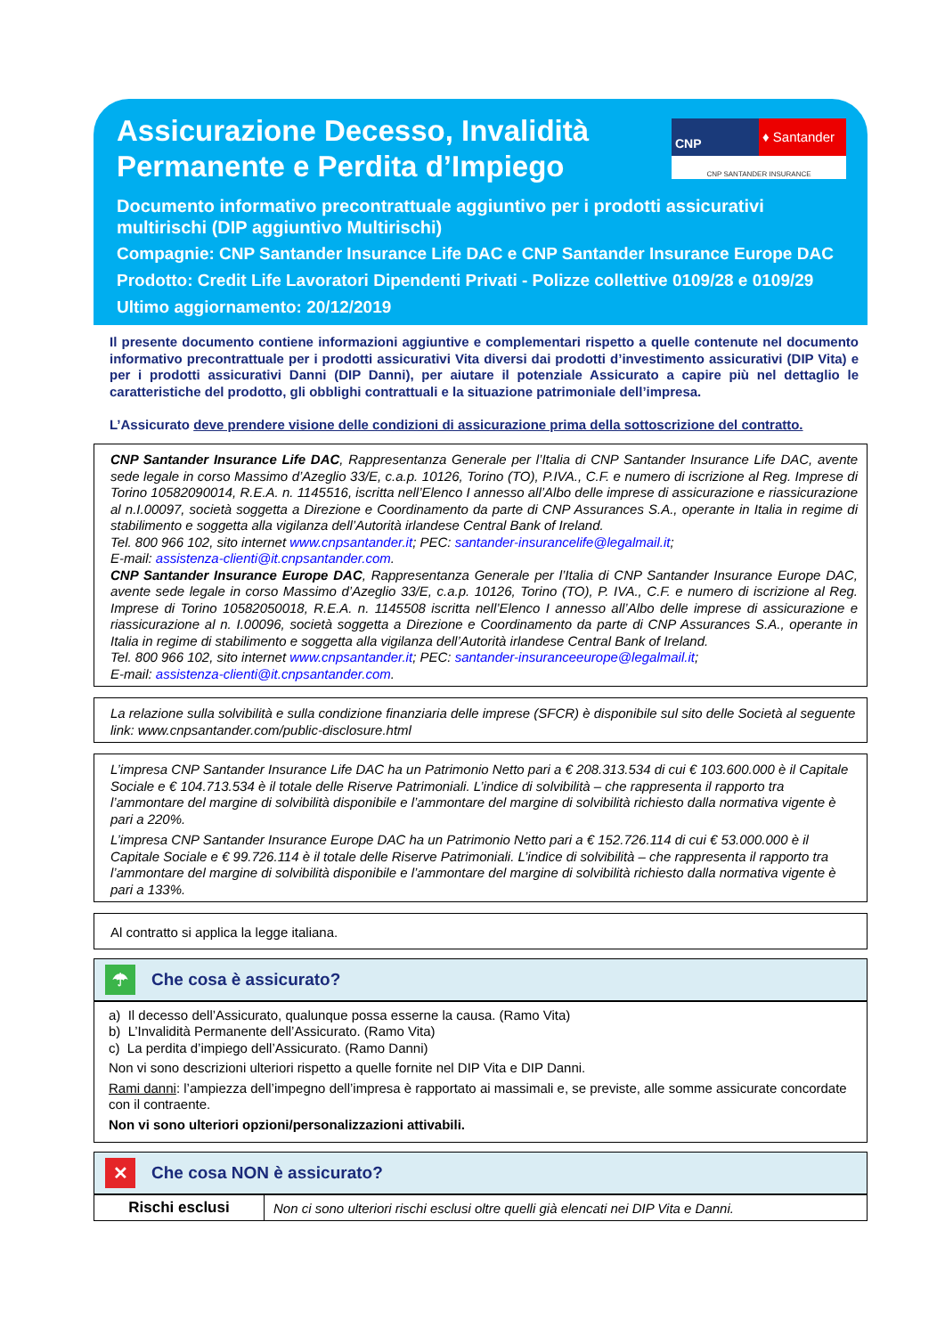Assicurazione Decesso, Invalidità Permanente e Perdita d’Impiego
CNP
♦ Santander
CNP SANTANDER INSURANCE
Documento informativo precontrattuale aggiuntivo per i prodotti assicurativi multirischi (DIP aggiuntivo Multirischi)
Compagnie: CNP Santander Insurance Life DAC e CNP Santander Insurance Europe DAC
Prodotto: Credit Life Lavoratori Dipendenti Privati - Polizze collettive 0109/28 e 0109/29
Ultimo aggiornamento: 20/12/2019
Il presente documento contiene informazioni aggiuntive e complementari rispetto a quelle contenute nel documento informativo precontrattuale per i prodotti assicurativi Vita diversi dai prodotti d’investimento assicurativi (DIP Vita) e per i prodotti assicurativi Danni (DIP Danni), per aiutare il potenziale Assicurato a capire più nel dettaglio le caratteristiche del prodotto, gli obblighi contrattuali e la situazione patrimoniale dell’impresa.
L’Assicurato deve prendere visione delle condizioni di assicurazione prima della sottoscrizione del contratto.
CNP Santander Insurance Life DAC, Rappresentanza Generale per l’Italia di CNP Santander Insurance Life DAC, avente sede legale in corso Massimo d’Azeglio 33/E, c.a.p. 10126, Torino (TO), P.IVA., C.F. e numero di iscrizione al Reg. Imprese di Torino 10582090014, R.E.A. n. 1145516, iscritta nell’Elenco I annesso all’Albo delle imprese di assicurazione e riassicurazione al n.I.00097, società soggetta a Direzione e Coordinamento da parte di CNP Assurances S.A., operante in Italia in regime di stabilimento e soggetta alla vigilanza dell’Autorità irlandese Central Bank of Ireland.
Tel. 800 966 102, sito internet www.cnpsantander.it; PEC: santander-insurancelife@legalmail.it;
E-mail: assistenza-clienti@it.cnpsantander.com.
CNP Santander Insurance Europe DAC, Rappresentanza Generale per l’Italia di CNP Santander Insurance Europe DAC, avente sede legale in corso Massimo d’Azeglio 33/E, c.a.p. 10126, Torino (TO), P. IVA., C.F. e numero di iscrizione al Reg. Imprese di Torino 10582050018, R.E.A. n. 1145508 iscritta nell’Elenco I annesso all’Albo delle imprese di assicurazione e riassicurazione al n. I.00096, società soggetta a Direzione e Coordinamento da parte di CNP Assurances S.A., operante in Italia in regime di stabilimento e soggetta alla vigilanza dell’Autorità irlandese Central Bank of Ireland.
Tel. 800 966 102, sito internet www.cnpsantander.it; PEC: santander-insuranceeurope@legalmail.it;
E-mail: assistenza-clienti@it.cnpsantander.com.
La relazione sulla solvibilità e sulla condizione finanziaria delle imprese (SFCR) è disponibile sul sito delle Società al seguente link: www.cnpsantander.com/public-disclosure.html
L’impresa CNP Santander Insurance Life DAC ha un Patrimonio Netto pari a € 208.313.534 di cui € 103.600.000 è il Capitale Sociale e € 104.713.534 è il totale delle Riserve Patrimoniali. L’indice di solvibilità – che rappresenta il rapporto tra l’ammontare del margine di solvibilità disponibile e l’ammontare del margine di solvibilità richiesto dalla normativa vigente è pari a 220%.
L’impresa CNP Santander Insurance Europe DAC ha un Patrimonio Netto pari a € 152.726.114 di cui € 53.000.000 è il Capitale Sociale e € 99.726.114 è il totale delle Riserve Patrimoniali. L’indice di solvibilità – che rappresenta il rapporto tra l’ammontare del margine di solvibilità disponibile e l’ammontare del margine di solvibilità richiesto dalla normativa vigente è pari a 133%.
Al contratto si applica la legge italiana.
☂
Che cosa è assicurato?
a) Il decesso dell’Assicurato, qualunque possa esserne la causa. (Ramo Vita)
b) L’Invalidità Permanente dell’Assicurato. (Ramo Vita)
c) La perdita d’impiego dell’Assicurato. (Ramo Danni)
Non vi sono descrizioni ulteriori rispetto a quelle fornite nel DIP Vita e DIP Danni.
Rami danni: l’ampiezza dell’impegno dell’impresa è rapportato ai massimali e, se previste, alle somme assicurate concordate con il contraente.
Non vi sono ulteriori opzioni/personalizzazioni attivabili.
✕
Che cosa NON è assicurato?
| Rischi esclusi | Non ci sono ulteriori rischi esclusi oltre quelli già elencati nei DIP Vita e Danni. |